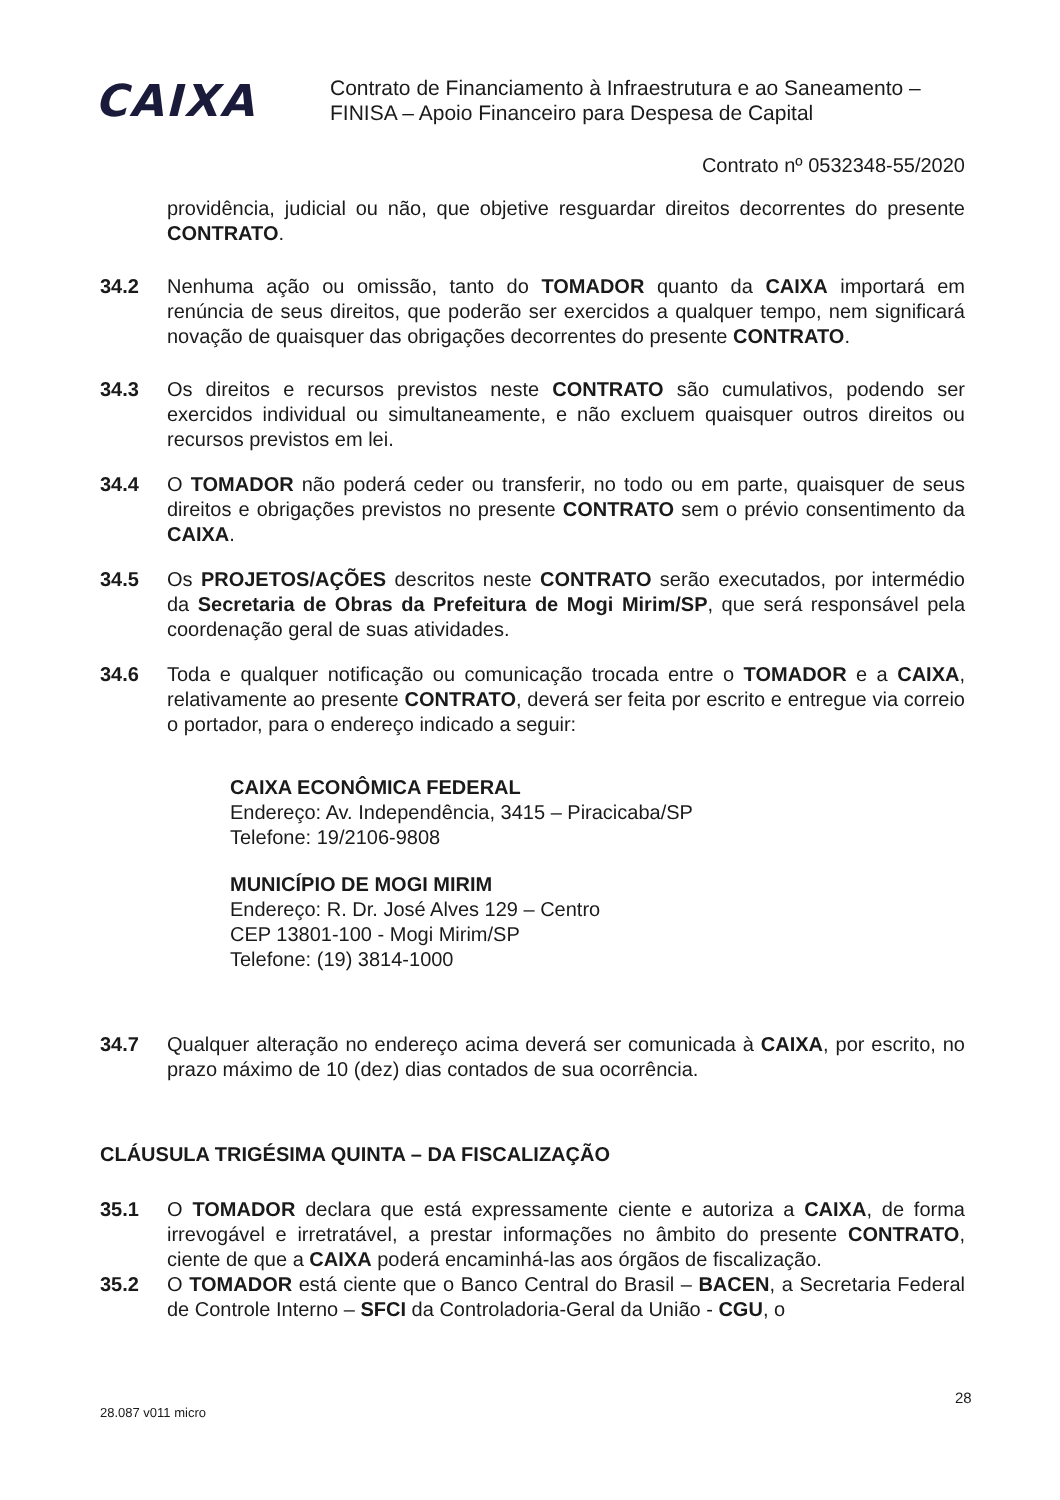CAIXA
Contrato de Financiamento à Infraestrutura e ao Saneamento –
FINISA – Apoio Financeiro para Despesa de Capital
Contrato nº 0532348-55/2020
providência, judicial ou não, que objetive resguardar direitos decorrentes do presente CONTRATO.
34.2 Nenhuma ação ou omissão, tanto do TOMADOR quanto da CAIXA importará em renúncia de seus direitos, que poderão ser exercidos a qualquer tempo, nem significará novação de quaisquer das obrigações decorrentes do presente CONTRATO.
34.3 Os direitos e recursos previstos neste CONTRATO são cumulativos, podendo ser exercidos individual ou simultaneamente, e não excluem quaisquer outros direitos ou recursos previstos em lei.
34.4 O TOMADOR não poderá ceder ou transferir, no todo ou em parte, quaisquer de seus direitos e obrigações previstos no presente CONTRATO sem o prévio consentimento da CAIXA.
34.5 Os PROJETOS/AÇÕES descritos neste CONTRATO serão executados, por intermédio da Secretaria de Obras da Prefeitura de Mogi Mirim/SP, que será responsável pela coordenação geral de suas atividades.
34.6 Toda e qualquer notificação ou comunicação trocada entre o TOMADOR e a CAIXA, relativamente ao presente CONTRATO, deverá ser feita por escrito e entregue via correio o portador, para o endereço indicado a seguir:
CAIXA ECONÔMICA FEDERAL
Endereço: Av. Independência, 3415 – Piracicaba/SP
Telefone: 19/2106-9808
MUNICÍPIO DE MOGI MIRIM
Endereço: R. Dr. José Alves 129 – Centro
CEP 13801-100 - Mogi Mirim/SP
Telefone: (19) 3814-1000
34.7 Qualquer alteração no endereço acima deverá ser comunicada à CAIXA, por escrito, no prazo máximo de 10 (dez) dias contados de sua ocorrência.
CLÁUSULA TRIGÉSIMA QUINTA – DA FISCALIZAÇÃO
35.1 O TOMADOR declara que está expressamente ciente e autoriza a CAIXA, de forma irrevogável e irretratável, a prestar informações no âmbito do presente CONTRATO, ciente de que a CAIXA poderá encaminhá-las aos órgãos de fiscalização.
35.2 O TOMADOR está ciente que o Banco Central do Brasil – BACEN, a Secretaria Federal de Controle Interno – SFCI da Controladoria-Geral da União - CGU, o
28.087 v011 micro
28